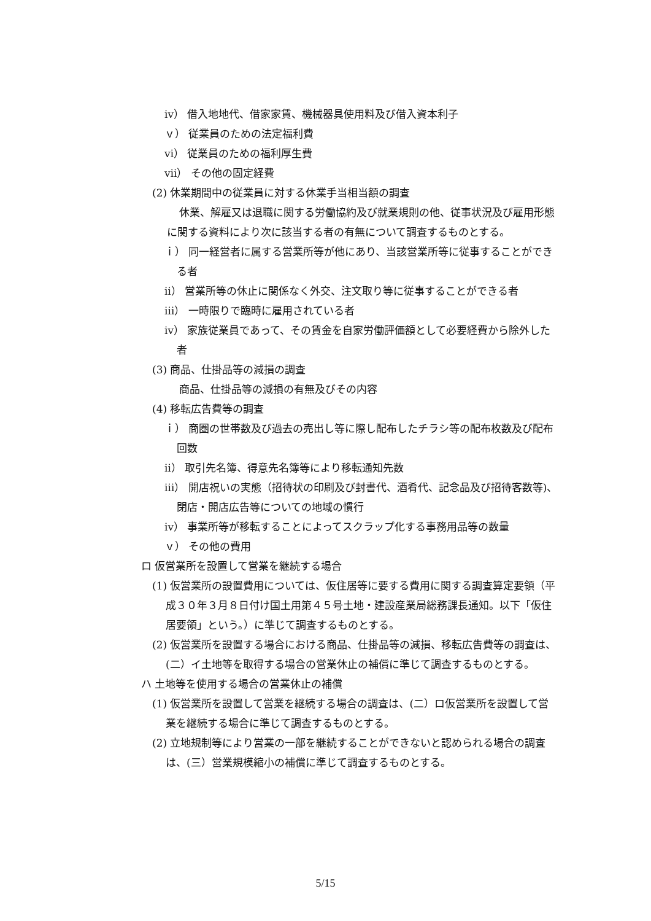ⅳ） 借入地地代、借家家賃、機械器具使用料及び借入資本利子
ｖ） 従業員のための法定福利費
ⅵ） 従業員のための福利厚生費
ⅶ） その他の固定経費
(2) 休業期間中の従業員に対する休業手当相当額の調査
休業、解雇又は退職に関する労働協約及び就業規則の他、従事状況及び雇用形態に関する資料により次に該当する者の有無について調査するものとする。
ｉ） 同一経営者に属する営業所等が他にあり、当該営業所等に従事することができる者
ⅱ） 営業所等の休止に関係なく外交、注文取り等に従事することができる者
ⅲ） 一時限りで臨時に雇用されている者
ⅳ） 家族従業員であって、その賃金を自家労働評価額として必要経費から除外した者
(3) 商品、仕掛品等の減損の調査
商品、仕掛品等の減損の有無及びその内容
(4) 移転広告費等の調査
ｉ） 商圏の世帯数及び過去の売出し等に際し配布したチラシ等の配布枚数及び配布回数
ⅱ） 取引先名簿、得意先名簿等により移転通知先数
ⅲ） 開店祝いの実態（招待状の印刷及び封書代、酒肴代、記念品及び招待客数等)、閉店・開店広告等についての地域の慣行
ⅳ） 事業所等が移転することによってスクラップ化する事務用品等の数量
ｖ） その他の費用
ロ 仮営業所を設置して営業を継続する場合
(1) 仮営業所の設置費用については、仮住居等に要する費用に関する調査算定要領（平成３０年３月８日付け国土用第４５号土地・建設産業局総務課長通知。以下「仮住居要領」という。）に準じて調査するものとする。
(2) 仮営業所を設置する場合における商品、仕掛品等の減損、移転広告費等の調査は、(二）イ土地等を取得する場合の営業休止の補償に準じて調査するものとする。
ハ 土地等を使用する場合の営業休止の補償
(1) 仮営業所を設置して営業を継続する場合の調査は、(二）ロ仮営業所を設置して営業を継続する場合に準じて調査するものとする。
(2) 立地規制等により営業の一部を継続することができないと認められる場合の調査は、(三）営業規模縮小の補償に準じて調査するものとする。
5/15